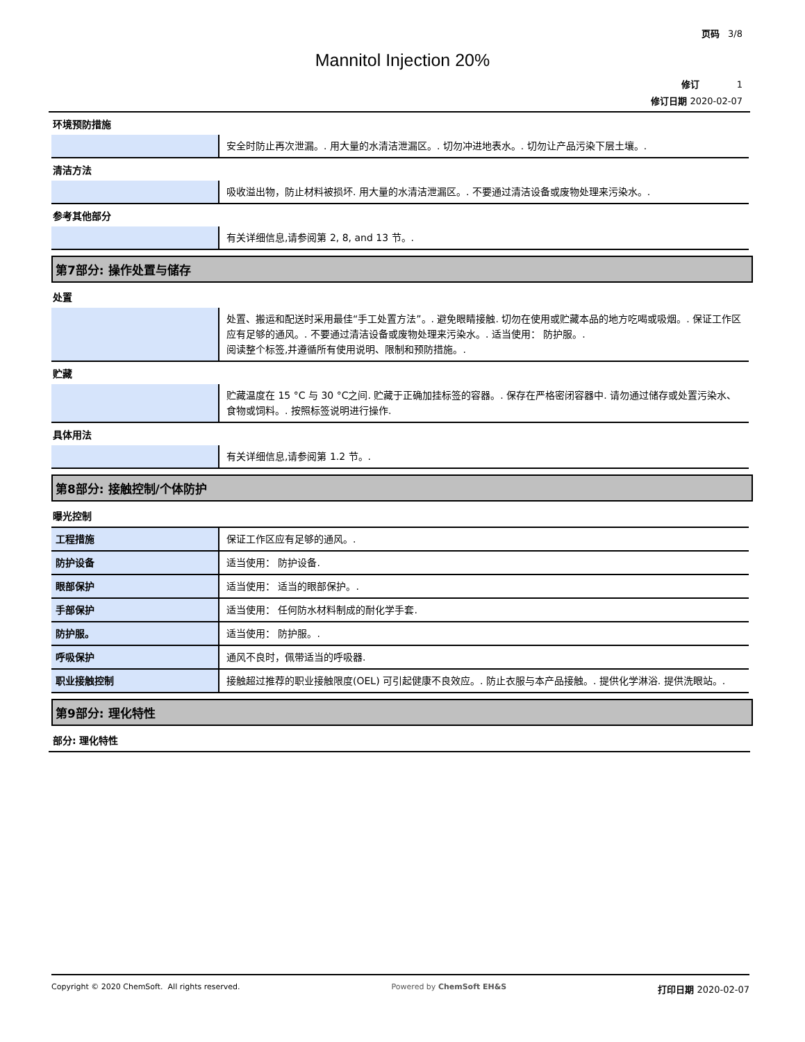页码 3/8
Mannitol Injection 20%
修订 1
修订日期 2020-02-07
环境预防措施
| | 安全时防止再次泄漏。. 用大量的水清洁泄漏区。. 切勿冲进地表水。. 切勿让产品污染下层土壤。. |
清洁方法
| | 吸收溢出物，防止材料被损坏. 用大量的水清洁泄漏区。. 不要通过清洁设备或废物处理来污染水。. |
参考其他部分
| | 有关详细信息,请参阅第 2, 8, and 13 节。. |
第7部分: 操作处置与储存
处置
| | 处置、搬运和配送时采用最佳“手工处置方法”。. 避免眼睛接触. 切勿在使用或贮藏本品的地方吃喝或吸烟。. 保证工作区应有足够的通风。. 不要通过清洁设备或废物处理来污染水。. 适当使用： 防护服。. 阅读整个标签,并遵循所有使用说明、限制和预防措施。. |
贮藏
| | 贮藏温度在 15 °C 与 30 °C之间. 贮藏于正确加挂标签的容器。. 保存在严格密闭容器中. 请勿通过储存或处置污染水、食物或饲料。. 按照标签说明进行操作. |
具体用法
| | 有关详细信息,请参阅第 1.2 节。. |
第8部分: 接触控制/个体防护
曝光控制
| 工程措施 | 保证工作区应有足够的通风。. |
| 防护设备 | 适当使用： 防护设备. |
| 眼部保护 | 适当使用： 适当的眼部保护。. |
| 手部保护 | 适当使用： 任何防水材料制成的耐化学手套. |
| 防护服。 | 适当使用： 防护服。. |
| 呼吸保护 | 通风不良时，佩带适当的呼吸器. |
| 职业接触控制 | 接触超过推荐的职业接触限度(OEL) 可引起健康不良效应。. 防止衣服与本产品接触。. 提供化学淋浴. 提供洗眼站。. |
第9部分: 理化特性
部分: 理化特性
Copyright © 2020 ChemSoft. All rights reserved. Powered by ChemSoft EH&S 打印日期 2020-02-07